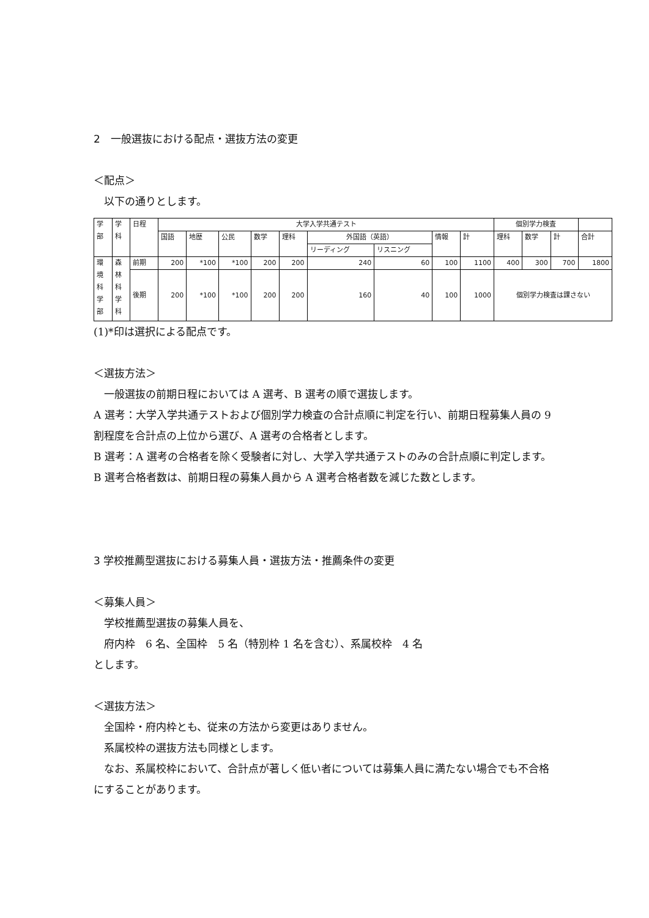2　一般選抜における配点・選抜方法の変更
＜配点＞
　以下の通りとします。
| 学 部 | 学 科 | 日程 | 大学入学共通テスト | | | | | | | | | 個別学力検査 | | | |
| | | | 国語 | 地歴 | 公民 | 数学 | 理科 | 外国語（英語） | | 情報 | 計 | 理科 | 数学 | 計 | 合計 |
| | | | | | | | | リーディング | リスニング | | | | | | |
| 環 境 科 学 部 | 森 林 科 学 科 | 前期 | 200 | *100 | *100 | 200 | 200 | 240 | 60 | 100 | 1100 | 400 | 300 | 700 | 1800 |
| | | 後期 | 200 | *100 | *100 | 200 | 200 | 160 | 40 | 100 | 1000 | 個別学力検査は課さない | | | |
(1)*印は選択による配点です。
＜選抜方法＞
　一般選抜の前期日程においては A 選考、B 選考の順で選抜します。
A 選考：大学入学共通テストおよび個別学力検査の合計点順に判定を行い、前期日程募集人員の 9 割程度を合計点の上位から選び、A 選考の合格者とします。
B 選考：A 選考の合格者を除く受験者に対し、大学入学共通テストのみの合計点順に判定します。B 選考合格者数は、前期日程の募集人員から A 選考合格者数を減じた数とします。
3 学校推薦型選抜における募集人員・選抜方法・推薦条件の変更
＜募集人員＞
　学校推薦型選抜の募集人員を、
　府内枠　6 名、全国枠　5 名（特別枠 1 名を含む）、系属校枠　4 名
とします。
＜選抜方法＞
　全国枠・府内枠とも、従来の方法から変更はありません。
　系属校枠の選抜方法も同様とします。
　なお、系属校枠において、合計点が著しく低い者については募集人員に満たない場合でも不合格にすることがあります。